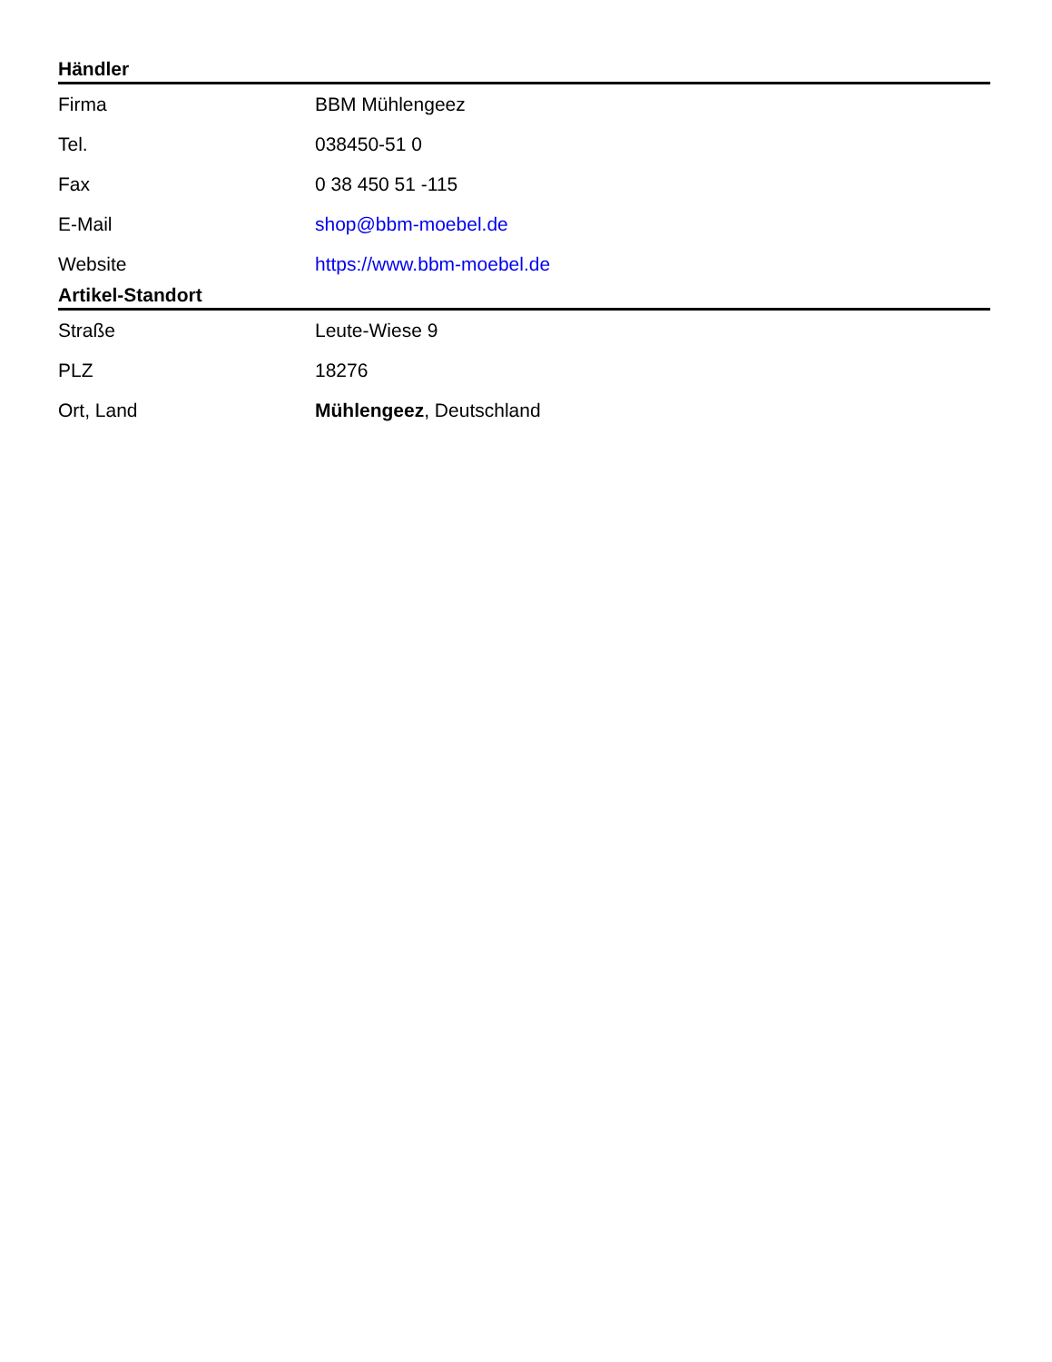Händler
| Firma | BBM Mühlengeez |
| Tel. | 038450-51 0 |
| Fax | 0 38 450 51 -115 |
| E-Mail | shop@bbm-moebel.de |
| Website | https://www.bbm-moebel.de |
Artikel-Standort
| Straße | Leute-Wiese 9 |
| PLZ | 18276 |
| Ort, Land | Mühlengeez , Deutschland |